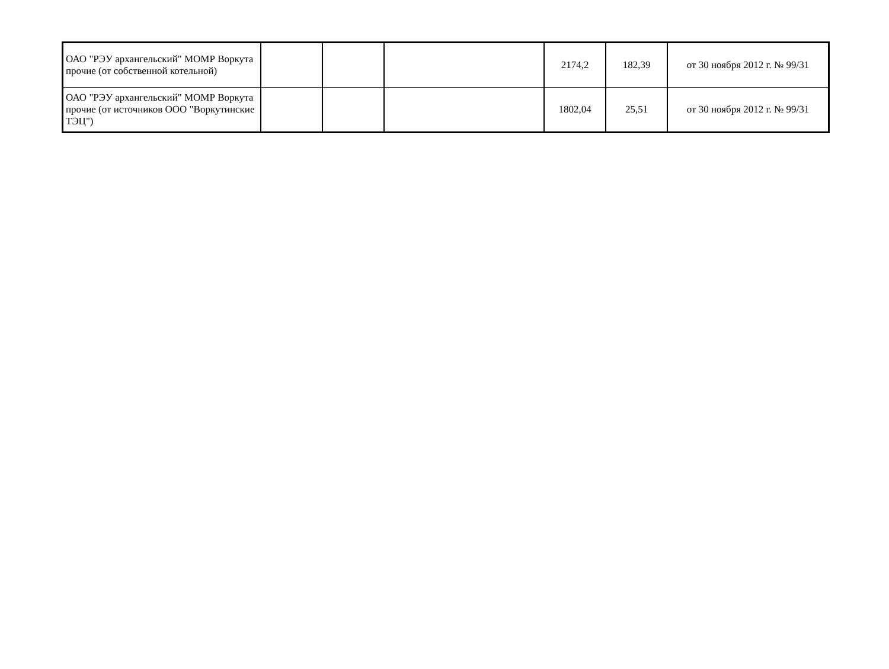| ОАО "РЭУ архангельский" МОМР Воркута прочие (от собственной котельной) | | | | 2174,2 | 182,39 | от 30 ноября 2012 г. № 99/31 |
| ОАО "РЭУ архангельский" МОМР Воркута прочие (от источников ООО "Воркутинские ТЭЦ") | | | | 1802,04 | 25,51 | от 30 ноября 2012 г. № 99/31 |